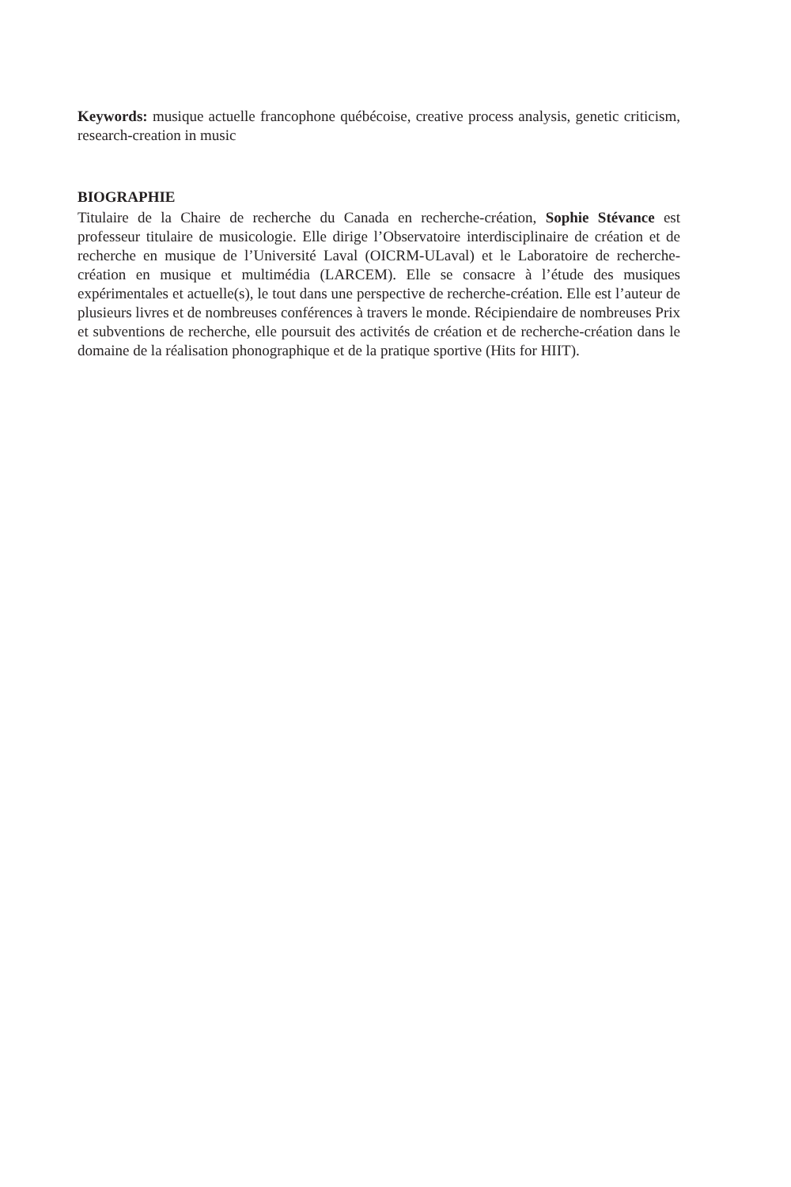Keywords: musique actuelle francophone québécoise, creative process analysis, genetic criticism, research-creation in music
BIOGRAPHIE
Titulaire de la Chaire de recherche du Canada en recherche-création, Sophie Stévance est professeur titulaire de musicologie. Elle dirige l’Observatoire interdisciplinaire de création et de recherche en musique de l’Université Laval (OICRM-ULaval) et le Laboratoire de recherche-création en musique et multimédia (LARCEM). Elle se consacre à l’étude des musiques expérimentales et actuelle(s), le tout dans une perspective de recherche-création. Elle est l’auteur de plusieurs livres et de nombreuses conférences à travers le monde. Récipiendaire de nombreuses Prix et subventions de recherche, elle poursuit des activités de création et de recherche-création dans le domaine de la réalisation phonographique et de la pratique sportive (Hits for HIIT).